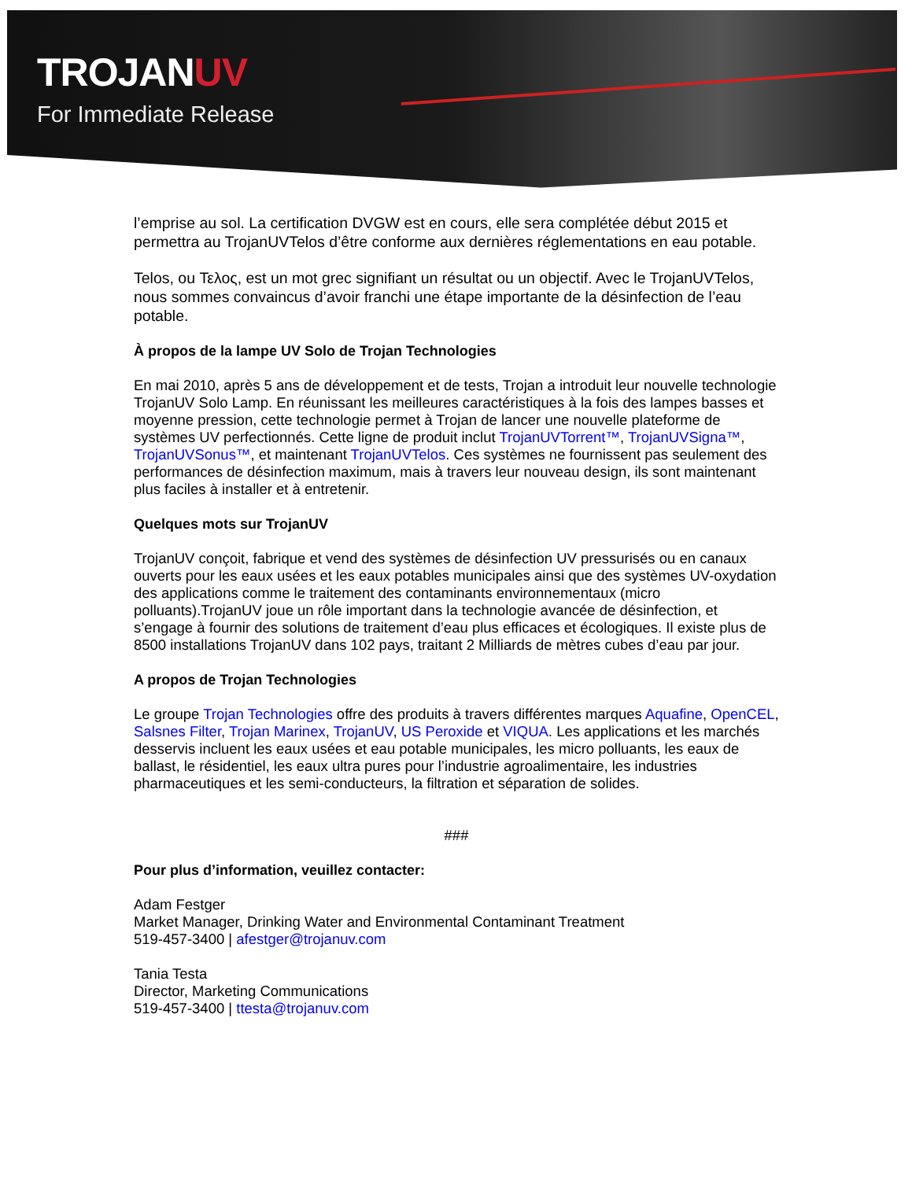TROJANUV
For Immediate Release
l’emprise au sol. La certification DVGW est en cours, elle sera complétée début 2015 et permettra au TrojanUVTelos d’être conforme aux dernières réglementations en eau potable.
Telos, ou Τελος, est un mot grec signifiant un résultat ou un objectif. Avec le TrojanUVTelos, nous sommes convaincus d’avoir franchi une étape importante de la désinfection de l’eau potable.
À propos de la lampe UV Solo de Trojan Technologies
En mai 2010, après 5 ans de développement et de tests, Trojan a introduit leur nouvelle technologie TrojanUV Solo Lamp. En réunissant les meilleures caractéristiques à la fois des lampes basses et moyenne pression, cette technologie permet à Trojan de lancer une nouvelle plateforme de systèmes UV perfectionnés. Cette ligne de produit inclut TrojanUVTorrent™, TrojanUVSigna™, TrojanUVSonus™, et maintenant TrojanUVTelos. Ces systèmes ne fournissent pas seulement des performances de désinfection maximum, mais à travers leur nouveau design, ils sont maintenant plus faciles à installer et à entretenir.
Quelques mots sur TrojanUV
TrojanUV conçoit, fabrique et vend des systèmes de désinfection UV pressurisés ou en canaux ouverts pour les eaux usées et les eaux potables municipales ainsi que des systèmes UV-oxydation des applications comme le traitement des contaminants environnementaux (micro polluants).TrojanUV joue un rôle important dans la technologie avancée de désinfection, et s’engage à fournir des solutions de traitement d’eau plus efficaces et écologiques. Il existe plus de 8500 installations TrojanUV dans 102 pays, traitant 2 Milliards de mètres cubes d’eau par jour.
A propos de Trojan Technologies
Le groupe Trojan Technologies offre des produits à travers différentes marques Aquafine, OpenCEL, Salsnes Filter, Trojan Marinex, TrojanUV, US Peroxide et VIQUA. Les applications et les marchés desservis incluent les eaux usées et eau potable municipales, les micro polluants, les eaux de ballast, le résidentiel, les eaux ultra pures pour l’industrie agroalimentaire, les industries pharmaceutiques et les semi-conducteurs, la filtration et séparation de solides.
###
Pour plus d’information, veuillez contacter:
Adam Festger
Market Manager, Drinking Water and Environmental Contaminant Treatment
519-457-3400 | afestger@trojanuv.com
Tania Testa
Director, Marketing Communications
519-457-3400 | ttesta@trojanuv.com